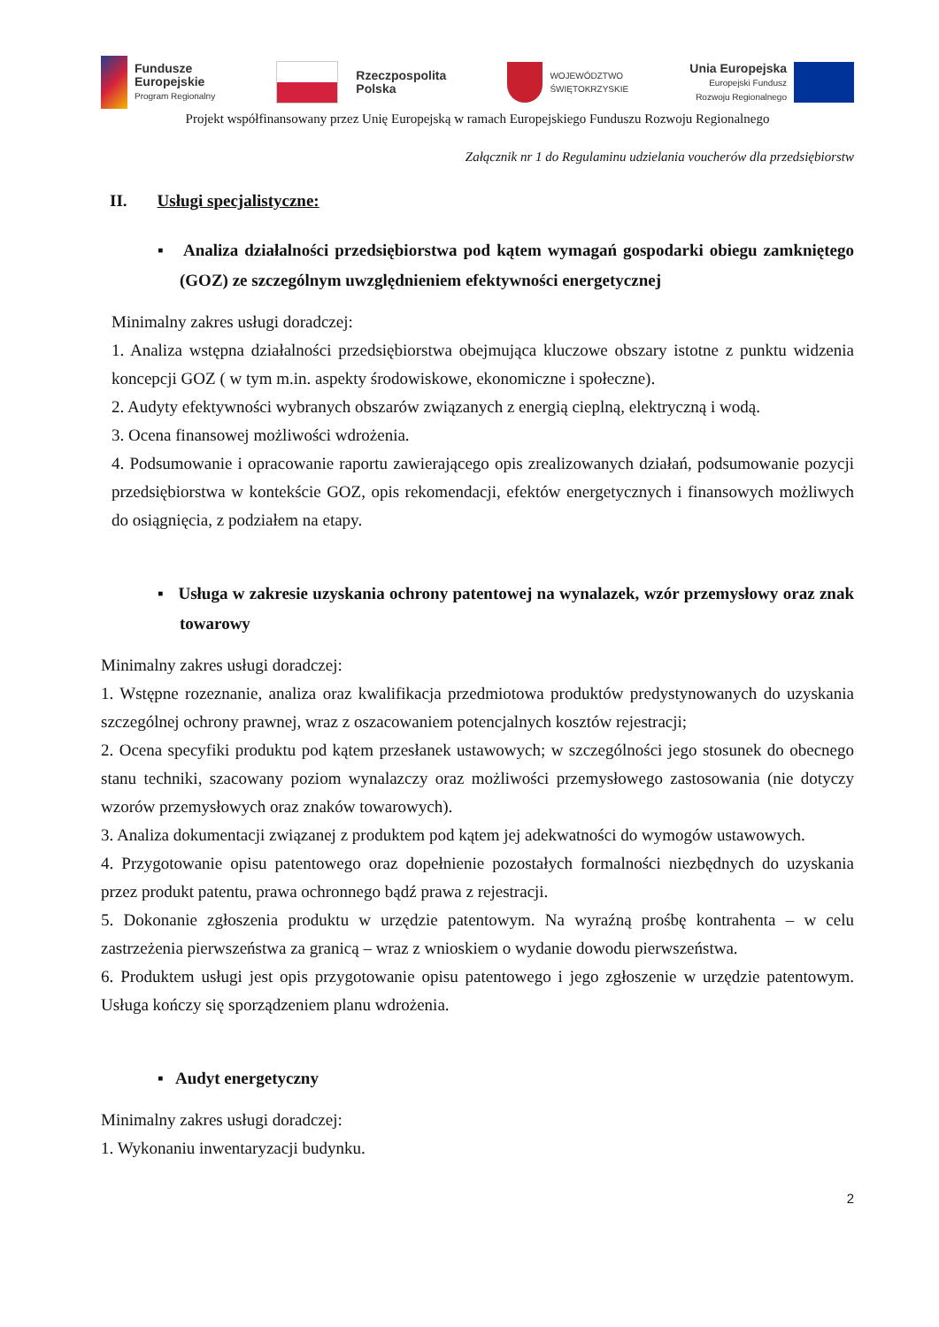Fundusze
Europejskie
Program Regionalny
Rzeczpospolita
Polska
WOJEWÓDZTWO
ŚWIĘTOKRZYSKIE
Unia Europejska
Europejski Fundusz
Rozwoju Regionalnego
Projekt współfinansowany przez Unię Europejską w ramach Europejskiego Funduszu Rozwoju Regionalnego
Załącznik nr 1 do Regulaminu udzielania voucherów dla przedsiębiorstw
II. Usługi specjalistyczne:
▪ Analiza działalności przedsiębiorstwa pod kątem wymagań gospodarki obiegu zamkniętego (GOZ) ze szczególnym uwzględnieniem efektywności energetycznej
Minimalny zakres usługi doradczej:
1. Analiza wstępna działalności przedsiębiorstwa obejmująca kluczowe obszary istotne z punktu widzenia koncepcji GOZ ( w tym m.in. aspekty środowiskowe, ekonomiczne i społeczne).
2. Audyty efektywności wybranych obszarów związanych z energią cieplną, elektryczną i wodą.
3. Ocena finansowej możliwości wdrożenia.
4. Podsumowanie i opracowanie raportu zawierającego opis zrealizowanych działań, podsumowanie pozycji przedsiębiorstwa w kontekście GOZ, opis rekomendacji, efektów energetycznych i finansowych możliwych do osiągnięcia, z podziałem na etapy.
▪ Usługa w zakresie uzyskania ochrony patentowej na wynalazek, wzór przemysłowy oraz znak towarowy
Minimalny zakres usługi doradczej:
1. Wstępne rozeznanie, analiza oraz kwalifikacja przedmiotowa produktów predystynowanych do uzyskania szczególnej ochrony prawnej, wraz z oszacowaniem potencjalnych kosztów rejestracji;
2. Ocena specyfiki produktu pod kątem przesłanek ustawowych; w szczególności jego stosunek do obecnego stanu techniki, szacowany poziom wynalazczy oraz możliwości przemysłowego zastosowania (nie dotyczy wzorów przemysłowych oraz znaków towarowych).
3. Analiza dokumentacji związanej z produktem pod kątem jej adekwatności do wymogów ustawowych.
4. Przygotowanie opisu patentowego oraz dopełnienie pozostałych formalności niezbędnych do uzyskania przez produkt patentu, prawa ochronnego bądź prawa z rejestracji.
5. Dokonanie zgłoszenia produktu w urzędzie patentowym. Na wyraźną prośbę kontrahenta – w celu zastrzeżenia pierwszeństwa za granicą – wraz z wnioskiem o wydanie dowodu pierwszeństwa.
6. Produktem usługi jest opis przygotowanie opisu patentowego i jego zgłoszenie w urzędzie patentowym. Usługa kończy się sporządzeniem planu wdrożenia.
▪ Audyt energetyczny
Minimalny zakres usługi doradczej:
1. Wykonaniu inwentaryzacji budynku.
2